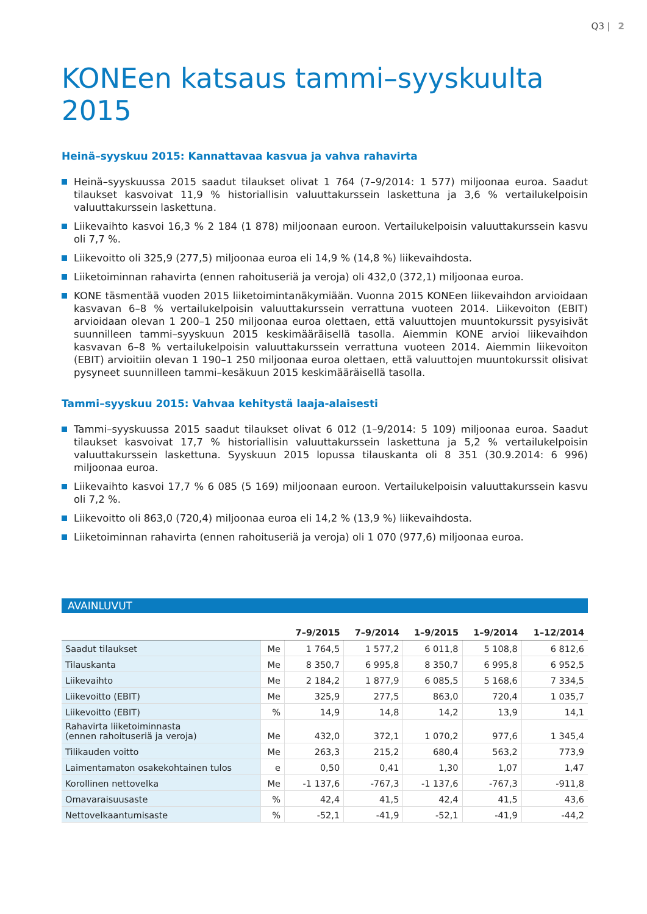Q3 | 2
KONEen katsaus tammi–syyskuulta 2015
Heinä–syyskuu 2015: Kannattavaa kasvua ja vahva rahavirta
Heinä–syyskuussa 2015 saadut tilaukset olivat 1 764 (7–9/2014: 1 577) miljoonaa euroa. Saadut tilaukset kasvoivat 11,9 % historiallisin valuuttakurssein laskettuna ja 3,6 % vertailukelpoisin valuuttakurssein laskettuna.
Liikevaihto kasvoi 16,3 % 2 184 (1 878) miljoonaan euroon. Vertailukelpoisin valuuttakurssein kasvu oli 7,7 %.
Liikevoitto oli 325,9 (277,5) miljoonaa euroa eli 14,9 % (14,8 %) liikevaihdosta.
Liiketoiminnan rahavirta (ennen rahoituseriä ja veroja) oli 432,0 (372,1) miljoonaa euroa.
KONE täsmentää vuoden 2015 liiketoimintanäkymiään. Vuonna 2015 KONEen liikevaihdon arvioidaan kasvavan 6–8 % vertailukelpoisin valuuttakurssein verrattuna vuoteen 2014. Liikevoiton (EBIT) arvioidaan olevan 1 200–1 250 miljoonaa euroa olettaen, että valuuttojen muuntokurssit pysyisivät suunnilleen tammi–syyskuun 2015 keskimääräisellä tasolla. Aiemmin KONE arvioi liikevaihdon kasvavan 6–8 % vertailukelpoisin valuuttakurssein verrattuna vuoteen 2014. Aiemmin liikevoiton (EBIT) arvioitiin olevan 1 190–1 250 miljoonaa euroa olettaen, että valuuttojen muuntokurssit olisivat pysyneet suunnilleen tammi–kesäkuun 2015 keskimääräisellä tasolla.
Tammi–syyskuu 2015: Vahvaa kehitystä laaja-alaisesti
Tammi–syyskuussa 2015 saadut tilaukset olivat 6 012 (1–9/2014: 5 109) miljoonaa euroa. Saadut tilaukset kasvoivat 17,7 % historiallisin valuuttakurssein laskettuna ja 5,2 % vertailukelpoisin valuuttakurssein laskettuna. Syyskuun 2015 lopussa tilauskanta oli 8 351 (30.9.2014: 6 996) miljoonaa euroa.
Liikevaihto kasvoi 17,7 % 6 085 (5 169) miljoonaan euroon. Vertailukelpoisin valuuttakurssein kasvu oli 7,2 %.
Liikevoitto oli 863,0 (720,4) miljoonaa euroa eli 14,2 % (13,9 %) liikevaihdosta.
Liiketoiminnan rahavirta (ennen rahoituseriä ja veroja) oli 1 070 (977,6) miljoonaa euroa.
AVAINLUVUT
| | | 7–9/2015 | 7–9/2014 | 1–9/2015 | 1–9/2014 | 1–12/2014 |
| --- | --- | --- | --- | --- | --- | --- |
| Saadut tilaukset | Me | 1 764,5 | 1 577,2 | 6 011,8 | 5 108,8 | 6 812,6 |
| Tilauskanta | Me | 8 350,7 | 6 995,8 | 8 350,7 | 6 995,8 | 6 952,5 |
| Liikevaihto | Me | 2 184,2 | 1 877,9 | 6 085,5 | 5 168,6 | 7 334,5 |
| Liikevoitto (EBIT) | Me | 325,9 | 277,5 | 863,0 | 720,4 | 1 035,7 |
| Liikevoitto (EBIT) | % | 14,9 | 14,8 | 14,2 | 13,9 | 14,1 |
| Rahavirta liiketoiminnasta (ennen rahoituseriä ja veroja) | Me | 432,0 | 372,1 | 1 070,2 | 977,6 | 1 345,4 |
| Tilikauden voitto | Me | 263,3 | 215,2 | 680,4 | 563,2 | 773,9 |
| Laimentamaton osakekohtainen tulos | e | 0,50 | 0,41 | 1,30 | 1,07 | 1,47 |
| Korollinen nettovelka | Me | -1 137,6 | -767,3 | -1 137,6 | -767,3 | -911,8 |
| Omavaraisuusaste | % | 42,4 | 41,5 | 42,4 | 41,5 | 43,6 |
| Nettovelkaantumisaste | % | -52,1 | -41,9 | -52,1 | -41,9 | -44,2 |